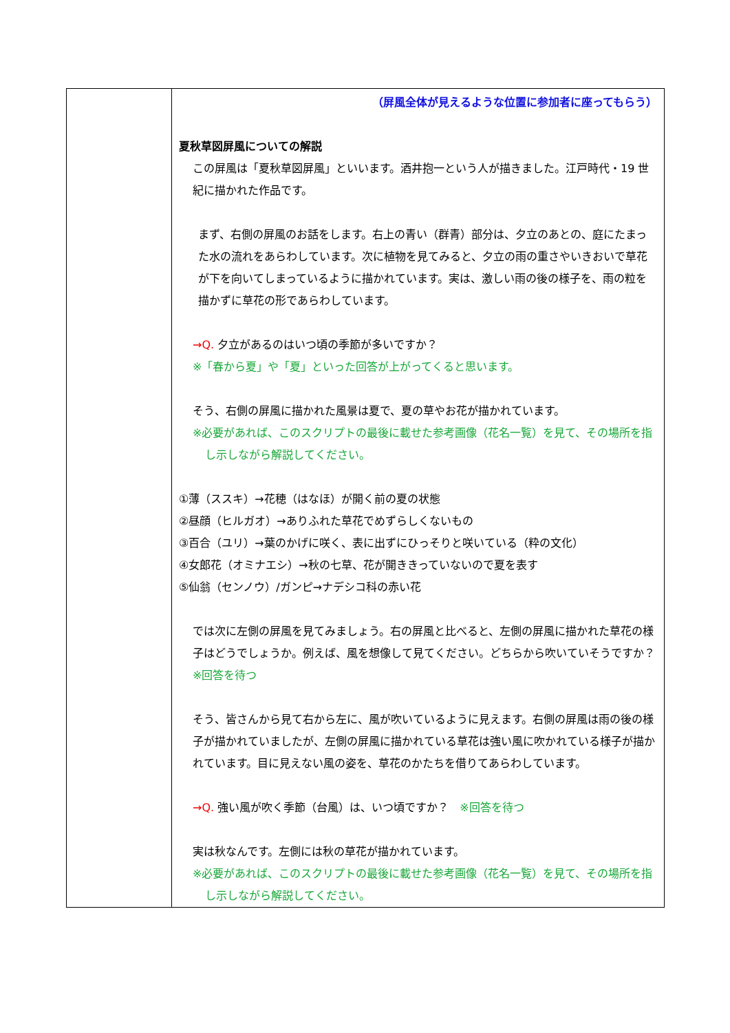| | （屏風全体が見えるような位置に参加者に座ってもらう） 夏秋草図屏風についての解説 この屏風は「夏秋草図屏風」といいます。酒井抱一という人が描きました。江戸時代・19 世紀に描かれた作品です。 まず、右側の屏風のお話をします。右上の青い（群青）部分は、夕立のあとの、庭にたまった水の流れをあらわしています。次に植物を見てみると、夕立の雨の重さやいきおいで草花が下を向いてしまっているように描かれています。実は、激しい雨の後の様子を、雨の粒を描かずに草花の形であらわしています。 →Q. 夕立があるのはいつ頃の季節が多いですか？ ※「春から夏」や「夏」といった回答が上がってくると思います。 そう、右側の屏風に描かれた風景は夏で、夏の草やお花が描かれています。 ※必要があれば、このスクリプトの最後に載せた参考画像（花名一覧）を見て、その場所を指し示しながら解説してください。 ①薄（ススキ）→花穂（はなほ）が開く前の夏の状態 ②昼顔（ヒルガオ）→ありふれた草花でめずらしくないもの ③百合（ユリ）→葉のかげに咲く、表に出ずにひっそりと咲いている（粋の文化） ④女郎花（オミナエシ）→秋の七草、花が開ききっていないので夏を表す ⑤仙翁（センノウ）/ガンピ→ナデシコ科の赤い花 では次に左側の屏風を見てみましょう。右の屏風と比べると、左側の屏風に描かれた草花の様子はどうでしょうか。例えば、風を想像して見てください。どちらから吹いていそうですか？ ※回答を待つ そう、皆さんから見て右から左に、風が吹いているように見えます。右側の屏風は雨の後の様子が描かれていましたが、左側の屏風に描かれている草花は強い風に吹かれている様子が描かれています。目に見えない風の姿を、草花のかたちを借りてあらわしています。 →Q. 強い風が吹く季節（台風）は、いつ頃ですか？ ※回答を待つ 実は秋なんです。左側には秋の草花が描かれています。 ※必要があれば、このスクリプトの最後に載せた参考画像（花名一覧）を見て、その場所を指し示しながら解説してください。 |